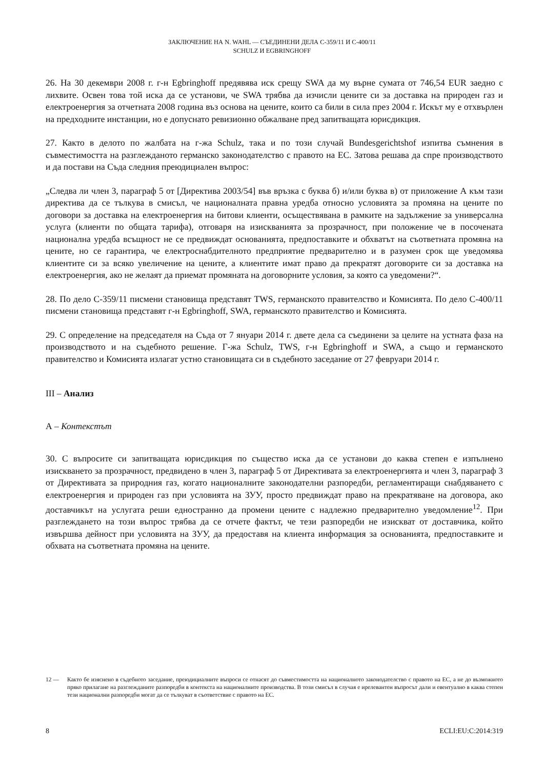ЗАКЛЮЧЕНИЕ НА N. WAHL — СЪЕДИНЕНИ ДЕЛА C-359/11 И C-400/11
SCHULZ И EGBRINGHOFF
26. На 30 декември 2008 г. г-н Egbringhoff предявява иск срещу SWA да му върне сумата от 746,54 EUR заедно с лихвите. Освен това той иска да се установи, че SWA трябва да изчисли цените си за доставка на природен газ и електроенергия за отчетната 2008 година въз основа на цените, които са били в сила през 2004 г. Искът му е отхвърлен на предходните инстанции, но е допуснато ревизионно обжалване пред запитващата юрисдикция.
27. Както в делото по жалбата на г-жа Schulz, така и по този случай Bundesgerichtshof изпитва съмнения в съвместимостта на разглежданото германско законодателство с правото на ЕС. Затова решава да спре производството и да постави на Съда следния преюдициален въпрос:
„Следва ли член 3, параграф 5 от [Директива 2003/54] във връзка с буква б) и/или буква в) от приложение А към тази директива да се тълкува в смисъл, че националната правна уредба относно условията за промяна на цените по договори за доставка на електроенергия на битови клиенти, осъществявана в рамките на задължение за универсална услуга (клиенти по общата тарифа), отговаря на изискванията за прозрачност, при положение че в посочената национална уредба всъщност не се предвиждат основанията, предпоставките и обхватът на съответната промяна на цените, но се гарантира, че електроснабдителното предприятие предварително и в разумен срок ще уведомява клиентите си за всяко увеличение на цените, а клиентите имат право да прекратят договорите си за доставка на електроенергия, ако не желаят да приемат промяната на договорните условия, за която са уведомени?“.
28. По дело C-359/11 писмени становища представят TWS, германското правителство и Комисията. По дело C-400/11 писмени становища представят г-н Egbringhoff, SWA, германското правителство и Комисията.
29. С определение на председателя на Съда от 7 януари 2014 г. двете дела са съединени за целите на устната фаза на производството и на съдебното решение. Г-жа Schulz, TWS, г-н Egbringhoff и SWA, а също и германското правителство и Комисията излагат устно становищата си в съдебното заседание от 27 февруари 2014 г.
III – Анализ
А – Контекстът
30. С въпросите си запитващата юрисдикция по същество иска да се установи до каква степен е изпълнено изискването за прозрачност, предвидено в член 3, параграф 5 от Директивата за електроенергията и член 3, параграф 3 от Директивата за природния газ, когато националните законодателни разпоредби, регламентиращи снабдяването с електроенергия и природен газ при условията на ЗУУ, просто предвиждат право на прекратяване на договора, ако доставчикът на услугата реши едностранно да промени цените с надлежно предварително уведомление<sup>12</sup>. При разглеждането на този въпрос трябва да се отчете фактът, че тези разпоредби не изискват от доставчика, който извършва дейност при условията на ЗУУ, да предоставя на клиента информация за основанията, предпоставките и обхвата на съответната промяна на цените.
12 — Както бе изяснено в съдебното заседание, преюдициалните въпроси се отнасят до съвместимостта на националното законодателство с правото на ЕС, а не до възможното пряко прилагане на разглежданите разпоредби в контекста на националните производства. В този смисъл в случая е ирелевантен въпросът дали и евентуално в каква степен тези национални разпоредби могат да се тълкуват в съответствие с правото на ЕС.
8 ECLI:EU:C:2014:319